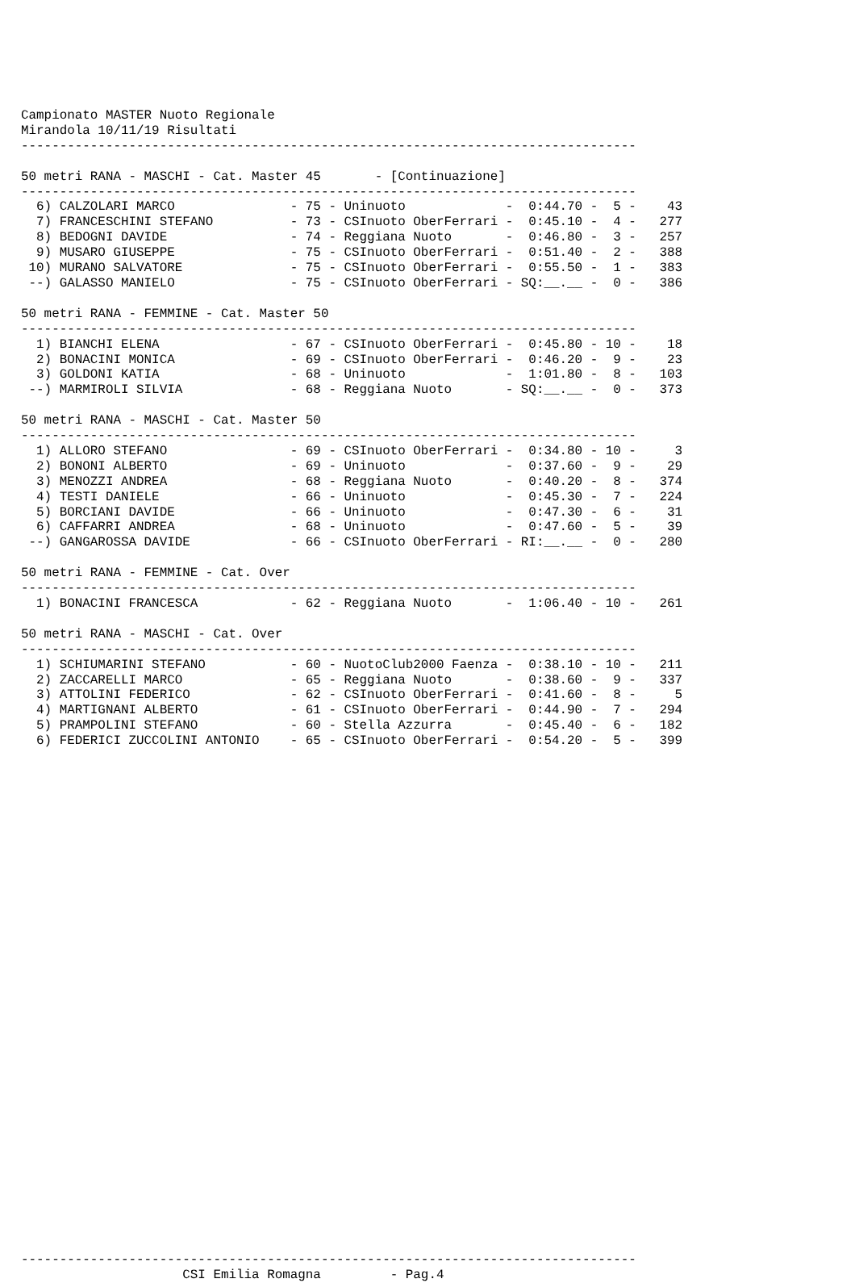Campionato MASTER Nuoto Regionale
Mirandola 10/11/19 Risultati
--------------------------------------------------------------------------------

50 metri RANA - MASCHI - Cat. Master 45       - [Continuazione]
--------------------------------------------------------------------------------
  6) CALZOLARI MARCO               - 75 - Uninuoto             -  0:44.70 -  5 -    43
  7) FRANCESCHINI STEFANO          - 73 - CSInuoto OberFerrari -  0:45.10 -  4 -   277
  8) BEDOGNI DAVIDE                - 74 - Reggiana Nuoto       -  0:46.80 -  3 -   257
  9) MUSARO GIUSEPPE               - 75 - CSInuoto OberFerrari -  0:51.40 -  2 -   388
 10) MURANO SALVATORE              - 75 - CSInuoto OberFerrari -  0:55.50 -  1 -   383
 --) GALASSO MANIELO               - 75 - CSInuoto OberFerrari - SQ:__.__ -  0 -   386

50 metri RANA - FEMMINE - Cat. Master 50
--------------------------------------------------------------------------------
  1) BIANCHI ELENA                 - 67 - CSInuoto OberFerrari -  0:45.80 - 10 -    18
  2) BONACINI MONICA               - 69 - CSInuoto OberFerrari -  0:46.20 -  9 -    23
  3) GOLDONI KATIA                 - 68 - Uninuoto             -  1:01.80 -  8 -   103
 --) MARMIROLI SILVIA              - 68 - Reggiana Nuoto       - SQ:__.__ -  0 -   373

50 metri RANA - MASCHI - Cat. Master 50
--------------------------------------------------------------------------------
  1) ALLORO STEFANO                - 69 - CSInuoto OberFerrari -  0:34.80 - 10 -     3
  2) BONONI ALBERTO                - 69 - Uninuoto             -  0:37.60 -  9 -    29
  3) MENOZZI ANDREA                - 68 - Reggiana Nuoto       -  0:40.20 -  8 -   374
  4) TESTI DANIELE                 - 66 - Uninuoto             -  0:45.30 -  7 -   224
  5) BORCIANI DAVIDE               - 66 - Uninuoto             -  0:47.30 -  6 -    31
  6) CAFFARRI ANDREA               - 68 - Uninuoto             -  0:47.60 -  5 -    39
 --) GANGAROSSA DAVIDE             - 66 - CSInuoto OberFerrari - RI:__.__ -  0 -   280

50 metri RANA - FEMMINE - Cat. Over
--------------------------------------------------------------------------------
  1) BONACINI FRANCESCA            - 62 - Reggiana Nuoto       -  1:06.40 - 10 -   261

50 metri RANA - MASCHI - Cat. Over
--------------------------------------------------------------------------------
  1) SCHIUMARINI STEFANO           - 60 - NuotoClub2000 Faenza -  0:38.10 - 10 -   211
  2) ZACCARELLI MARCO              - 65 - Reggiana Nuoto       -  0:38.60 -  9 -   337
  3) ATTOLINI FEDERICO             - 62 - CSInuoto OberFerrari -  0:41.60 -  8 -     5
  4) MARTIGNANI ALBERTO            - 61 - CSInuoto OberFerrari -  0:44.90 -  7 -   294
  5) PRAMPOLINI STEFANO            - 60 - Stella Azzurra       -  0:45.40 -  6 -   182
  6) FEDERICI ZUCCOLINI ANTONIO    - 65 - CSInuoto OberFerrari -  0:54.20 -  5 -   399

































--------------------------------------------------------------------------------
                     CSI Emilia Romagna         - Pag.4